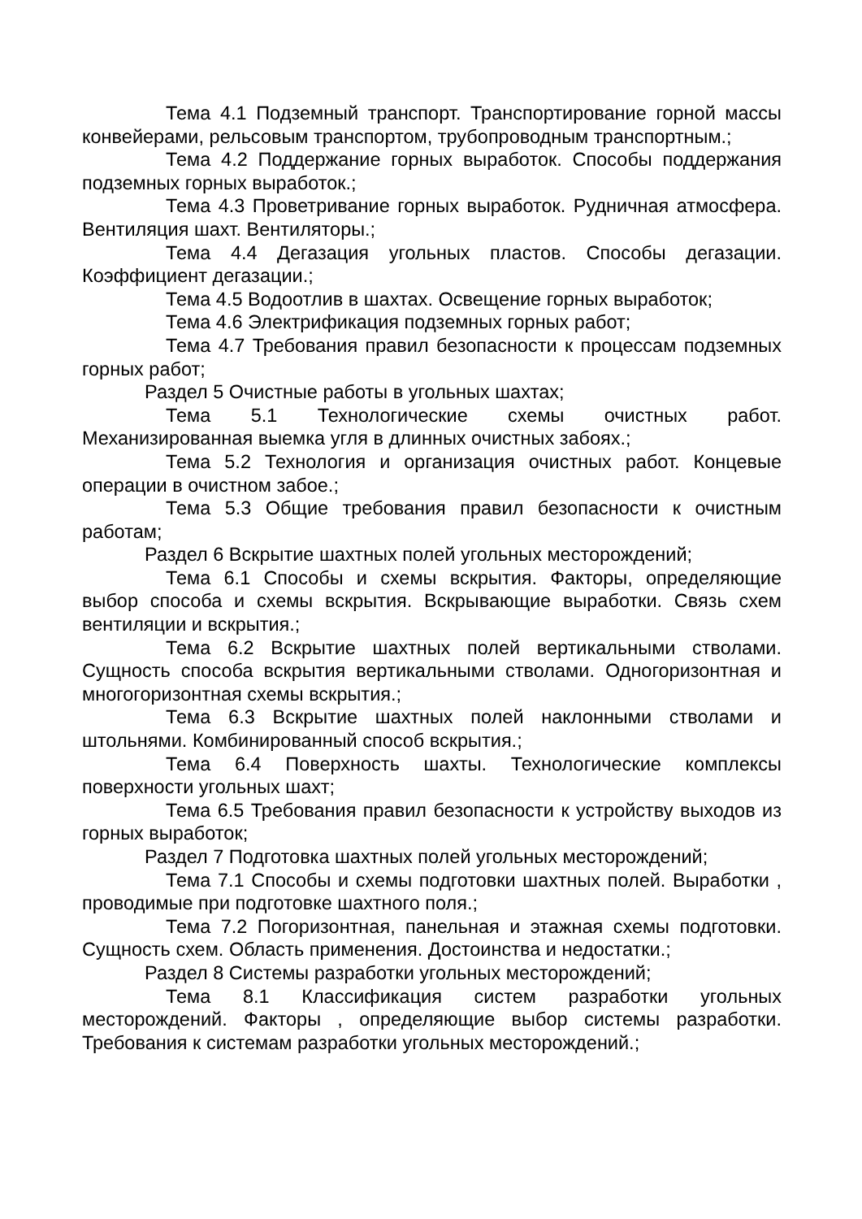Тема 4.1 Подземный транспорт. Транспортирование горной массы конвейерами, рельсовым транспортом, трубопроводным транспортным.;
Тема 4.2 Поддержание горных выработок. Способы поддержания подземных горных выработок.;
Тема 4.3 Проветривание горных выработок. Рудничная атмосфера. Вентиляция шахт. Вентиляторы.;
Тема 4.4 Дегазация угольных пластов. Способы дегазации. Коэффициент дегазации.;
Тема 4.5 Водоотлив в шахтах. Освещение горных выработок;
Тема 4.6 Электрификация подземных горных работ;
Тема 4.7 Требования правил безопасности к процессам подземных горных работ;
Раздел 5 Очистные работы в угольных шахтах;
Тема 5.1 Технологические схемы очистных работ. Механизированная выемка угля в длинных очистных забоях.;
Тема 5.2 Технология и организация очистных работ. Концевые операции в очистном забое.;
Тема 5.3 Общие требования правил безопасности к очистным работам;
Раздел 6 Вскрытие шахтных полей угольных месторождений;
Тема 6.1 Способы и схемы вскрытия. Факторы, определяющие выбор способа и схемы вскрытия. Вскрывающие выработки. Связь схем вентиляции и вскрытия.;
Тема 6.2 Вскрытие шахтных полей вертикальными стволами. Сущность способа вскрытия вертикальными стволами. Одногоризонтная и многогоризонтная схемы вскрытия.;
Тема 6.3 Вскрытие шахтных полей наклонными стволами и штольнями. Комбинированный способ вскрытия.;
Тема 6.4 Поверхность шахты. Технологические комплексы поверхности угольных шахт;
Тема 6.5 Требования правил безопасности к устройству выходов из горных выработок;
Раздел 7 Подготовка шахтных полей угольных месторождений;
Тема 7.1 Способы и схемы подготовки шахтных полей. Выработки , проводимые при подготовке шахтного поля.;
Тема 7.2 Погоризонтная, панельная и этажная схемы подготовки. Сущность схем. Область применения. Достоинства и недостатки.;
Раздел 8 Системы разработки угольных месторождений;
Тема 8.1 Классификация систем разработки угольных месторождений. Факторы , определяющие выбор системы разработки. Требования к системам разработки угольных месторождений.;